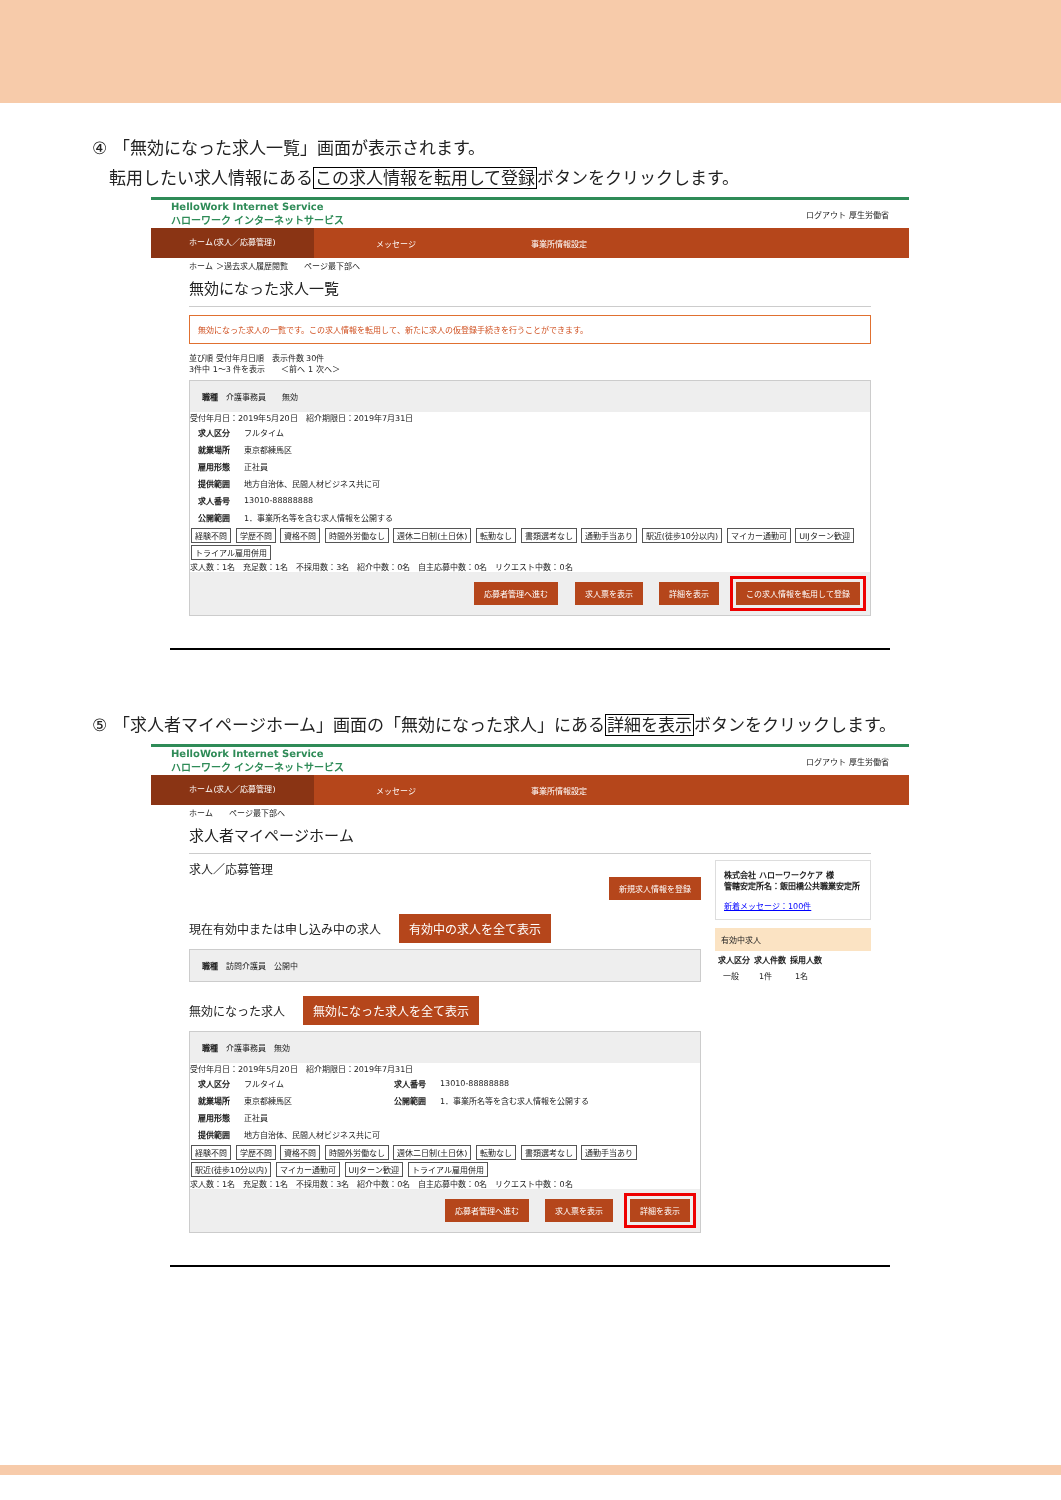④ 「無効になった求人一覧」画面が表示されます。
　転用したい求人情報にあるこの求人情報を転用して登録ボタンをクリックします。
HelloWork Internet Service
ハローワーク インターネットサービス
ログアウト 厚生労働省
ホーム(求人／応募管理)
メッセージ 事業所情報設定
ホーム ＞過去求人履歴閲覧　　ページ最下部へ
無効になった求人一覧
無効になった求人の一覧です。この求人情報を転用して、新たに求人の仮登録手続きを行うことができます。
並び順 受付年月日順　表示件数 30件
3件中 1～3 件を表示　　＜前へ 1 次へ＞
職種　介護事務員　　無効
受付年月日：2019年5月20日　紹介期限日：2019年7月31日
| 求人区分 | フルタイム |
| 就業場所 | 東京都練馬区 |
| 雇用形態 | 正社員 |
| 提供範囲 | 地方自治体、民間人材ビジネス共に可 |
| 求人番号 | 13010-88888888 |
| 公開範囲 | 1．事業所名等を含む求人情報を公開する |
経験不問 学歴不問 資格不問 時間外労働なし 週休二日制(土日休) 転勤なし 書類選考なし 通勤手当あり 駅近(徒歩10分以内) マイカー通勤可 UIJターン歓迎 トライアル雇用併用
求人数：1名　充足数：1名　不採用数：3名　紹介中数：0名　自主応募中数：0名　リクエスト中数：0名
応募者管理へ進む 求人票を表示 詳細を表示 この求人情報を転用して登録
⑤ 「求人者マイページホーム」画面の「無効になった求人」にある詳細を表示ボタンをクリックします。
HelloWork Internet Service
ハローワーク インターネットサービス
ログアウト 厚生労働省
ホーム(求人／応募管理)
メッセージ 事業所情報設定
ホーム　　ページ最下部へ
求人者マイページホーム
求人／応募管理
新規求人情報を登録
現在有効中または申し込み中の求人 有効中の求人を全て表示
職種　訪問介護員　公開中
無効になった求人 無効になった求人を全て表示
職種　介護事務員　無効
受付年月日：2019年5月20日　紹介期限日：2019年7月31日
| 求人区分 | フルタイム | 求人番号 | 13010-88888888 |
| 就業場所 | 東京都練馬区 | 公開範囲 | 1．事業所名等を含む求人情報を公開する |
| 雇用形態 | 正社員 | | |
| 提供範囲 | 地方自治体、民間人材ビジネス共に可 | | |
経験不問 学歴不問 資格不問 時間外労働なし 週休二日制(土日休) 転勤なし 書類選考なし 通勤手当あり 駅近(徒歩10分以内) マイカー通勤可 UIJターン歓迎 トライアル雇用併用
求人数：1名　充足数：1名　不採用数：3名　紹介中数：0名　自主応募中数：0名　リクエスト中数：0名
応募者管理へ進む 求人票を表示 詳細を表示
株式会社 ハローワークケア 様
管轄安定所名：飯田橋公共職業安定所
新着メッセージ：100件
有効中求人
| 求人区分 | 求人件数 | 採用人数 |
| --- | --- | --- |
| 一般 | 1件 | 1名 |